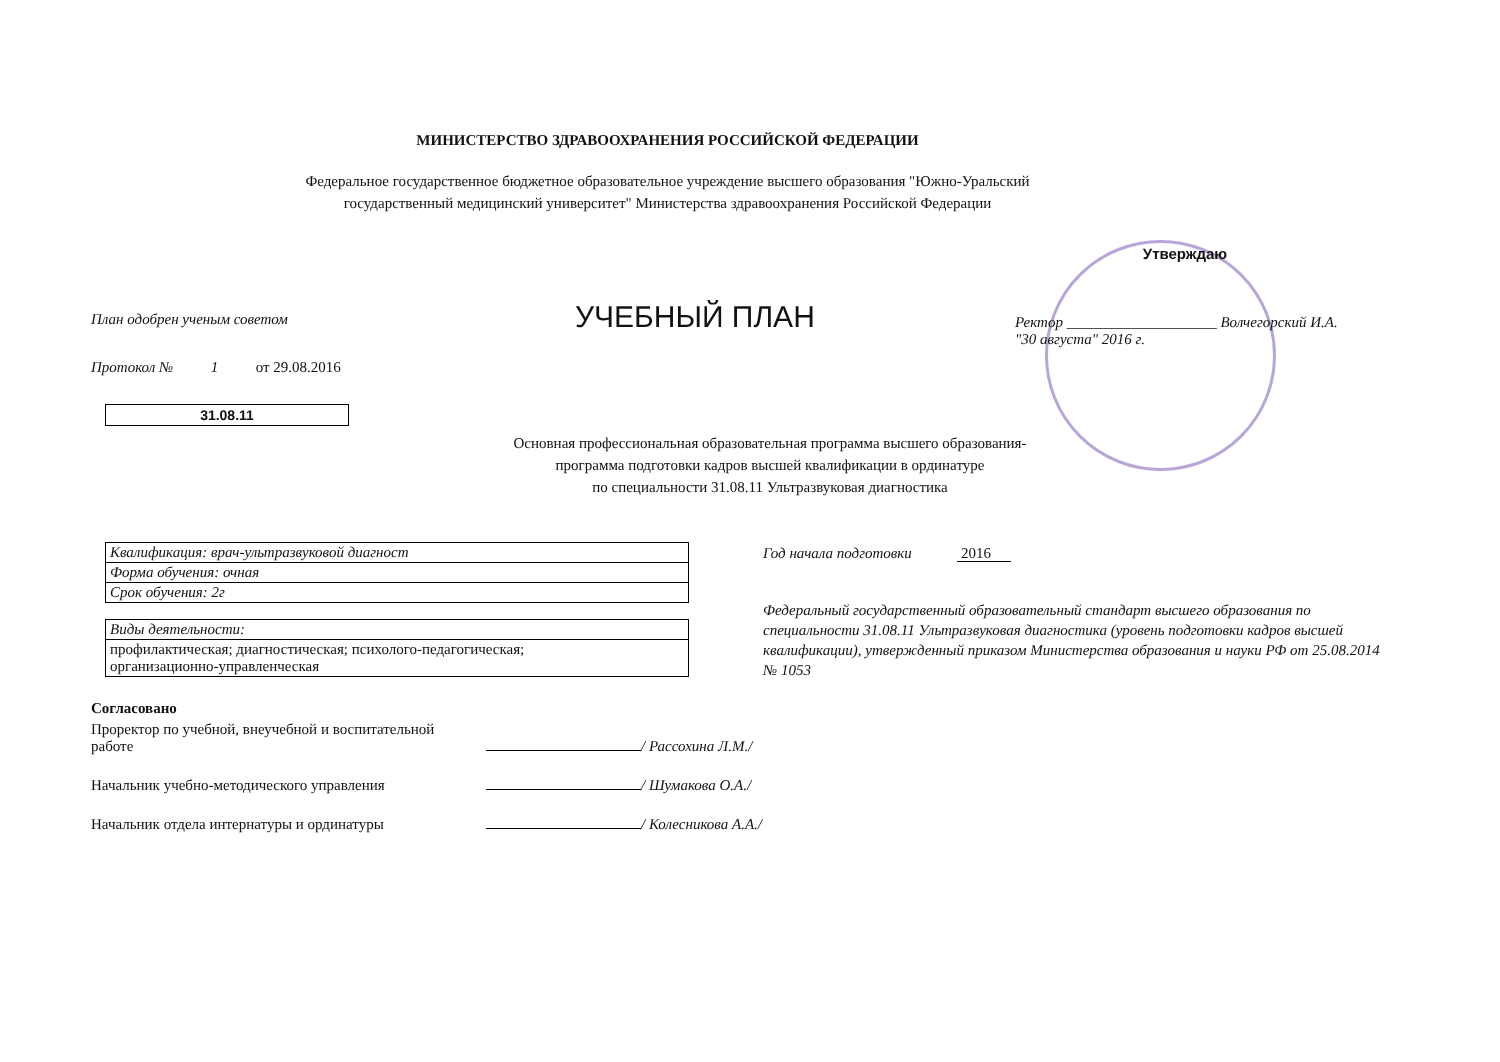МИНИСТЕРСТВО ЗДРАВООХРАНЕНИЯ РОССИЙСКОЙ ФЕДЕРАЦИИ
Федеральное государственное бюджетное образовательное учреждение высшего образования "Южно-Уральский
государственный медицинский университет" Министерства здравоохранения Российской Федерации
План одобрен ученым советом
Протокол № 1 от 29.08.2016
УЧЕБНЫЙ ПЛАН
Утверждаю
Ректор ____________________ Волчегорский И.А.
"30 августа" 2016 г.
31.08.11
Основная профессиональная образовательная программа высшего образования-
программа подготовки кадров высшей квалификации в ординатуре
по специальности 31.08.11 Ультразвуковая диагностика
| Квалификация: врач-ультразвуковой диагност |
| Форма обучения: очная |
| Срок обучения: 2г |
| Виды деятельности: |
| профилактическая; диагностическая; психолого-педагогическая; организационно-управленческая |
Год начала подготовки 2016
Федеральный государственный образовательный стандарт высшего образования по специальности 31.08.11 Ультразвуковая диагностика (уровень подготовки кадров высшей квалификации), утвержденный приказом Министерства образования и науки РФ от 25.08.2014 № 1053
Согласовано
| Проректор по учебной, внеучебной и воспитательной работе | | / Рассохина Л.М./ |
| Начальник учебно-методического управления | | / Шумакова О.А./ |
| Начальник отдела интернатуры и ординатуры | | / Колесникова А.А./ |